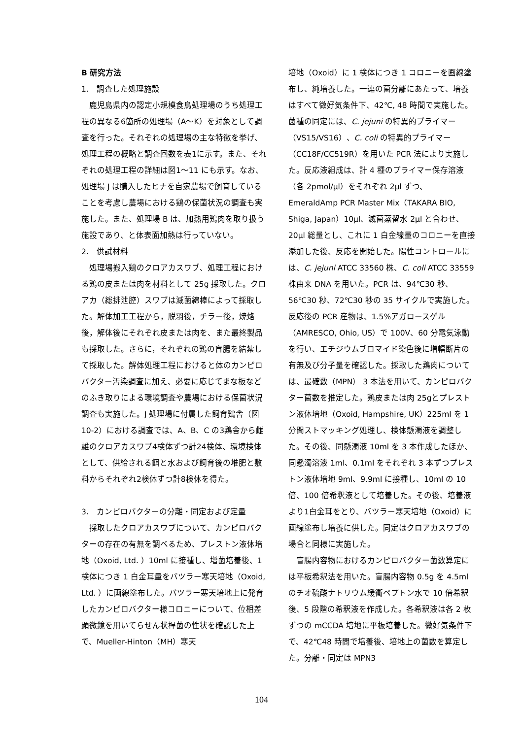B 研究方法
1.　調査した処理施設
鹿児島県内の認定小規模食鳥処理場のうち処理工程の異なる6箇所の処理場（A～K）を対象として調査を行った。それぞれの処理場の主な特徴を挙げ、処理工程の概略と調査回数を表1に示す。また、それぞれの処理工程の詳細は図1～11 にも示す。なお、処理場 J は購入したヒナを自家農場で飼育していることを考慮し農場における鶏の保菌状況の調査も実施した。また、処理場 B は、加熱用鶏肉を取り扱う施設であり、と体表面加熱は行っていない。
2.　供試材料
処理場搬入鶏のクロアカスワブ、処理工程における鶏の皮または肉を材料として 25g 採取した。クロアカ（総排泄腔）スワブは滅菌綿棒によって採取した。解体加工工程から，脱羽後，チラー後，焼烙後，解体後にそれぞれ皮または肉を、また最終製品も採取した。さらに，それぞれの鶏の盲腸を結紮して採取した。解体処理工程におけると体のカンピロバクター汚染調査に加え、必要に応じてまな板などのふき取りによる環境調査や農場における保菌状況調査も実施した。J 処理場に付属した飼育鶏舎（図 10-2）における調査では、A、B、C の3鶏舎から雌雄のクロアカスワブ4検体ずつ計24検体、環境検体として、供給される餌と水および飼育後の堆肥と敷料からそれぞれ2検体ずつ計8検体を得た。
3.　カンピロバクターの分離・同定および定量
採取したクロアカスワブについて、カンピロバクターの存在の有無を調べるため、プレストン液体培地（Oxoid, Ltd. ）10ml に接種し、増菌培養後、1 検体につき 1 白金耳量をバツラー寒天培地（Oxoid, Ltd. ）に画線塗布した。バツラー寒天培地上に発育したカンピロバクター様コロニーについて、位相差顕微鏡を用いてらせん状桿菌の性状を確認した上で、Mueller-Hinton（MH）寒天
培地（Oxoid）に 1 検体につき 1 コロニーを画線塗布し、純培養した。一連の菌分離にあたって、培養はすべて微好気条件下、42℃, 48 時間で実施した。菌種の同定には、C. jejuni の特異的プライマー（VS15/VS16）、C. coli の特異的プライマー（CC18F/CC519R）を用いた PCR 法により実施した。反応液組成は、計 4 種のプライマー保存溶液（各 2pmol/μl）をそれぞれ 2μl ずつ、EmeraldAmp PCR Master Mix（TAKARA BIO, Shiga, Japan）10μl、滅菌蒸留水 2μl と合わせ、20μl 総量とし、これに 1 白金線量のコロニーを直接添加した後、反応を開始した。陽性コントロールには、C. jejuni ATCC 33560 株、C. coli ATCC 33559 株由来 DNA を用いた。PCR は、94℃30 秒、56℃30 秒、72℃30 秒の 35 サイクルで実施した。反応後の PCR 産物は、1.5%アガロースゲル（AMRESCO, Ohio, US）で 100V、60 分電気泳動を行い、エチジウムブロマイド染色後に増幅断片の有無及び分子量を確認した。採取した鶏肉については、最確数（MPN） 3 本法を用いて、カンピロバクター菌数を推定した。鶏皮または肉 25gとプレストン液体培地（Oxoid, Hampshire, UK）225ml を 1 分間ストマッキング処理し、検体懸濁液を調整した。その後、同懸濁液 10ml を 3 本作成したほか、同懸濁溶液 1ml、0.1ml をそれぞれ 3 本ずつプレストン液体培地 9ml、9.9ml に接種し、10ml の 10 倍、100 倍希釈液として培養した。その後、培養液より1白金耳をとり、バツラー寒天培地（Oxoid）に画線塗布し培養に供した。同定はクロアカスワブの場合と同様に実施した。
盲腸内容物におけるカンピロバクター菌数算定には平板希釈法を用いた。盲腸内容物 0.5g を 4.5ml のチオ硫酸ナトリウム緩衝ペプトン水で 10 倍希釈後、5 段階の希釈液を作成した。各希釈液は各 2 枚ずつの mCCDA 培地に平板培養した。微好気条件下で、42℃48 時間で培養後、培地上の菌数を算定した。分離・同定は MPN3
104